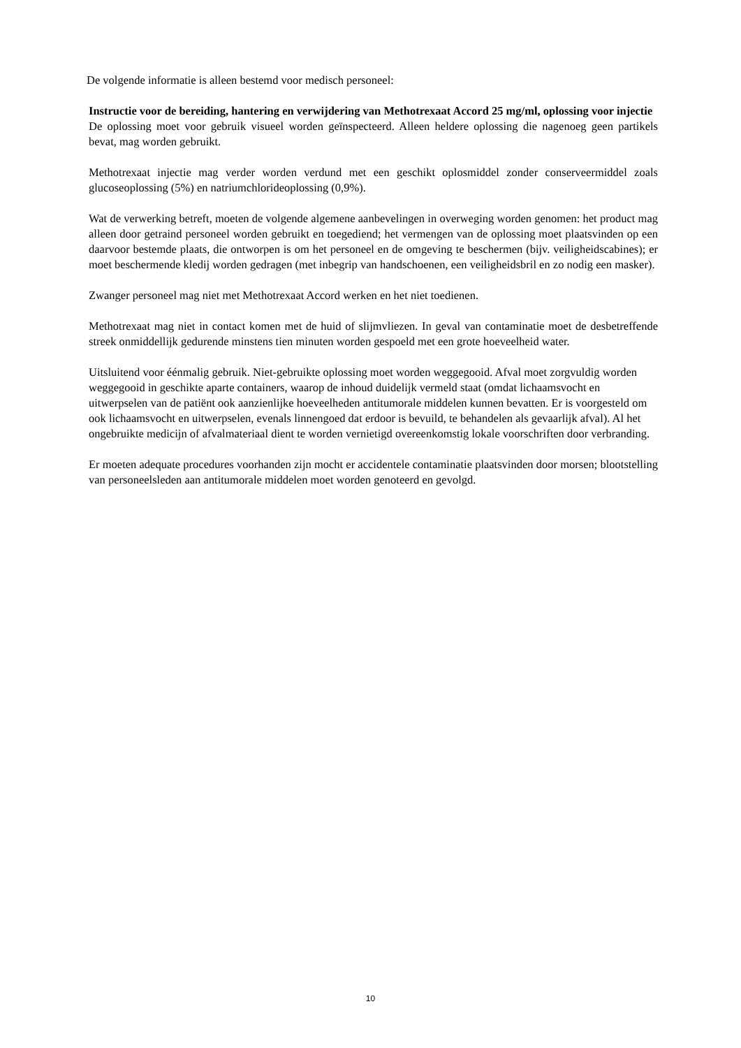De volgende informatie is alleen bestemd voor medisch personeel:
Instructie voor de bereiding, hantering en verwijdering van Methotrexaat Accord 25 mg/ml, oplossing voor injectie
De oplossing moet voor gebruik visueel worden geïnspecteerd. Alleen heldere oplossing die nagenoeg geen partikels bevat, mag worden gebruikt.
Methotrexaat injectie mag verder worden verdund met een geschikt oplosmiddel zonder conserveermiddel zoals glucoseoplossing (5%) en natriumchlorideoplossing (0,9%).
Wat de verwerking betreft, moeten de volgende algemene aanbevelingen in overweging worden genomen: het product mag alleen door getraind personeel worden gebruikt en toegediend; het vermengen van de oplossing moet plaatsvinden op een daarvoor bestemde plaats, die ontworpen is om het personeel en de omgeving te beschermen (bijv. veiligheidscabines); er moet beschermende kledij worden gedragen (met inbegrip van handschoenen, een veiligheidsbril en zo nodig een masker).
Zwanger personeel mag niet met Methotrexaat Accord werken en het niet toedienen.
Methotrexaat mag niet in contact komen met de huid of slijmvliezen. In geval van contaminatie moet de desbetreffende streek onmiddellijk gedurende minstens tien minuten worden gespoeld met een grote hoeveelheid water.
Uitsluitend voor éénmalig gebruik. Niet-gebruikte oplossing moet worden weggegooid. Afval moet zorgvuldig worden weggegooid in geschikte aparte containers, waarop de inhoud duidelijk vermeld staat (omdat lichaamsvocht en uitwerpselen van de patiënt ook aanzienlijke hoeveelheden antitumorale middelen kunnen bevatten. Er is voorgesteld om ook lichaamsvocht en uitwerpselen, evenals linnengoed dat erdoor is bevuild, te behandelen als gevaarlijk afval). Al het ongebruikte medicijn of afvalmateriaal dient te worden vernietigd overeenkomstig lokale voorschriften door verbranding.
Er moeten adequate procedures voorhanden zijn mocht er accidentele contaminatie plaatsvinden door morsen; blootstelling van personeelsleden aan antitumorale middelen moet worden genoteerd en gevolgd.
10